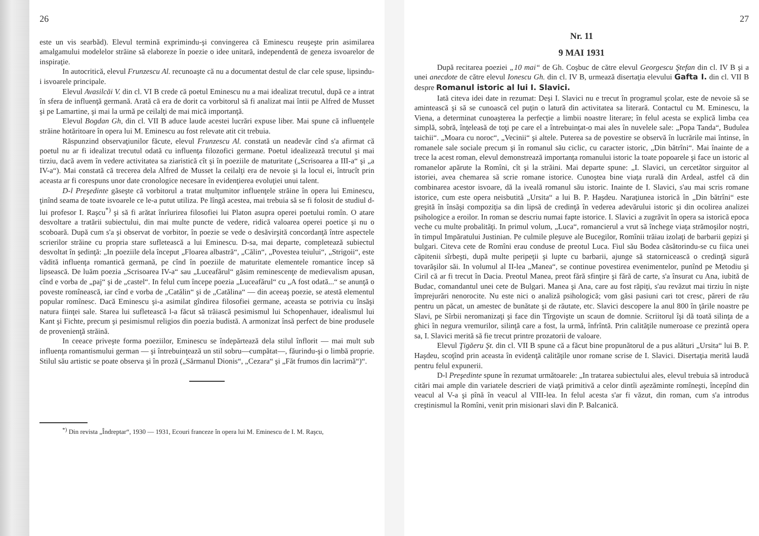26
este un vis searbăd). Elevul termină exprimindu-şi convingerea că Eminescu reuşeşte prin asimilarea amalgamului modelelor străine să elaboreze în poezie o idee unitară, independentă de geneza isvoarelor de inspiraţie.
In autocritică, elevul Frunzescu Al. recunoaşte că nu a documentat destul de clar cele spuse, lipsindu-i isvoarele principale.
Elevul Avasilcăi V. din cl. VI B crede că poetul Eminescu nu a mai idealizat trecutul, după ce a intrat în sfera de influenţă germană. Arată că era de dorit ca vorbitorul să fi analizat mai întii pe Alfred de Musset şi pe Lamartine, şi mai la urmă pe ceilalţi de mai mică importanţă.
Elevul Bogdan Gh, din cl. VII B aduce laude acestei lucrări expuse liber. Mai spune că influenţele străine hotăritoare în opera lui M. Eminescu au fost relevate atit cit trebuia.
Răspunzind observaţiunilor făcute, elevul Frunzescu Al. constată un neadevăr cînd s'a afirmat că poetul nu ar fi idealizat trecutul odată cu influenţa filozofici germane. Poetul idealizează trecutul şi mai tirziu, dacă avem în vedere activitatea sa ziaristică cît şi în poeziile de maturitate („Scrisoarea a III-a“ şi „a IV-a“). Mai constată că trecerea dela Alfred de Musset la ceilalţi era de nevoie şi la locul ei, întrucît prin aceasta ar fi corespuns unor date cronologice necesare în evidenţierea evoluţiei unui talent.
D-l Preşedinte găseşte că vorbitorul a tratat mulţumitor influenţele străine în opera lui Eminescu, ţinînd seama de toate isvoarele ce le-a putut utiliza. Pe lîngă acestea, mai trebuia să se fi folosit de studiul d-lui profesor I. Raşcu<sup>*)</sup> şi să fi arătat înrîurirea filosofiei lui Platon asupra operei poetului romîn. O atare desvoltare a tratării subiectului, din mai multe puncte de vedere, ridică valoarea operei poetice şi nu o scoboară. După cum s'a şi observat de vorbitor, în poezie se vede o desăvirşită concordanţă între aspectele scrierilor străine cu propria stare sufletească a lui Eminescu. D-sa, mai departe, completează subiectul desvoltat în şedinţă: „In poeziile dela început „Floarea albastră“, „Călin“, „Povestea teiului“, „Strigoii“, este vădită influenţa romantică germană, pe cînd în poeziile de maturitate elementele romantice încep să lipsească. De luăm poezia „Scrisoarea IV-a“ sau „Luceafărul“ găsim reminescenţe de medievalism apusan, cînd e vorba de „paj“ şi de „castel“. In felul cum începe poezia „Luceafărul“ cu „A fost odată...“ se anunţă o poveste romînească, iar cînd e vorba de „Catălin“ şi de „Catălina“ — din aceeaş poezie, se atestă elementul popular romînesc. Dacă Eminescu şi-a asimilat gîndirea filosofiei germane, aceasta se potrivia cu însăşi natura fiinţei sale. Starea lui sufletească l-a făcut să trăiască pesimismul lui Schopenhauer, idealismul lui Kant şi Fichte, precum şi pesimismul religios din poezia budistă. A armonizat însă perfect de bine produsele de provenienţă străină.
In ceeace priveşte forma poeziilor, Eminescu se îndepărtează dela stilul înflorit — mai mult sub influenţa romantismului german — şi întrebuinţează un stil sobru—cumpătat—, făurindu-şi o limbă proprie. Stilul său artistic se poate observa şi în proză („Sărmanul Dionis“, „Cezara“ şi „Făt frumos din lacrimă“)“.
<sup>*)</sup> Din revista „Îndreptar“, 1930 — 1931, Ecouri franceze în opera lui M. Eminescu de I. M. Raşcu,
27
Nr. 11
9 MAI 1931
După recitarea poeziei „10 mai“ de Gh. Coşbuc de către elevul Georgescu Ştefan din cl. IV B şi a unei anecdote de către elevul Ionescu Gh. din cl. IV B, urmează disertaţia elevului Gafta I. din cl. VII B despre Romanul istoric al lui I. Slavici.
Iată citeva idei date in rezumat: Deşi I. Slavici nu e trecut în programul şcolar, este de nevoie să se amintească şi să se cunoască cel puţin o latură din activitatea sa literară. Contactul cu M. Eminescu, la Viena, a determinat cunoaşterea la perfecţie a limbii noastre literare; în felul acesta se explică limba cea simplă, sobră, înţeleasă de toţi pe care el a întrebuinţat-o mai ales în nuvelele sale: „Popa Tanda“, Budulea taichii“. „Moara cu noroc“, „Vecinii“ şi altele. Puterea sa de povestire se observă în lucrările mai întinse, în romanele sale sociale precum şi în romanul său ciclic, cu caracter istoric, „Din bătrîni“. Mai înainte de a trece la acest roman, elevul demonstrează importanţa romanului istoric la toate popoarele şi face un istoric al romanelor apărute la Romîni, cît şi la străini. Mai departe spune: „I. Slavici, un cercetător sirguitor al istoriei, avea chemarea să scrie romane istorice. Cunoştea bine viaţa rurală din Ardeal, astfel că din combinarea acestor isvoare, dă la iveală romanul său istoric. Inainte de I. Slavici, s'au mai scris romane istorice, cum este opera neisbutită „Ursita“ a lui B. P. Haşdeu. Naraţiunea istorică în „Din bătrîni“ este greşită în însăşi compoziţia sa din lipsă de credinţă în vederea adevărului istoric şi din ocolirea analizei psihologice a eroilor. In roman se descriu numai fapte istorice. I. Slavici a zugrăvit în opera sa istorică epoca veche cu multe probalităţi. In primul volum, „Luca“, romancierul a vrut să închege viaţa strămoşilor noştri, în timpul Impăratului Justinian. Pe culmile pleşuve ale Bucegilor, Romînii trăiau izolaţi de barbarii gepizi şi bulgari. Citeva cete de Romîni erau conduse de preotul Luca. Fiul său Bodea căsătorindu-se cu fiica unei căpitenii sîrbeşti, după multe peripeţii şi lupte cu barbarii, ajunge să statornicească o credinţă sigură tovarăşilor săi. In volumul al II-lea „Manea“, se continue povestirea evenimentelor, punînd pe Metodiu şi Ciril că ar fi trecut în Dacia. Preotul Manea, preot fără sfinţire şi fără de carte, s'a însurat cu Ana, iubită de Budac, comandantul unei cete de Bulgari. Manea şi Ana, care au fost răpiţi, s'au revăzut mai tirziu în nişte împrejurări nenorocite. Nu este nici o analiză psihologică; vom găsi pasiuni cari tot cresc, păreri de rău pentru un păcat, un amestec de bunătate şi de răutate, etc. Slavici descopere la anul 800 în ţările noastre pe Slavi, pe Sîrbii neromanizaţi şi face din Tîrgovişte un scaun de domnie. Scriitorul îşi dă toată silinţa de a ghici în negura vremurilor, silinţă care a fost, la urmă, înfrîntă. Prin calităţile numeroase ce prezintă opera sa, I. Slavici merită să fie trecut printre prozatorii de valoare.
Elevul Ţigăeru Şt. din cl. VII B spune că a făcut bine propunătorul de a pus alături „Ursita“ lui B. P. Haşdeu, scoţînd prin aceasta în evidenţă calităţile unor romane scrise de I. Slavici. Disertaţia merită laudă pentru felul expunerii.
D-l Preşedinte spune în rezumat următoarele: „In tratarea subiectului ales, elevul trebuia să introducă citări mai ample din variatele descrieri de viaţă primitivă a celor dintîi aşezăminte romîneşti, începînd din veacul al V-a şi pînă în veacul al VIII-lea. In felul acesta s'ar fi văzut, din roman, cum s'a introdus creştinismul la Romîni, venit prin misionari slavi din P. Balcanică.